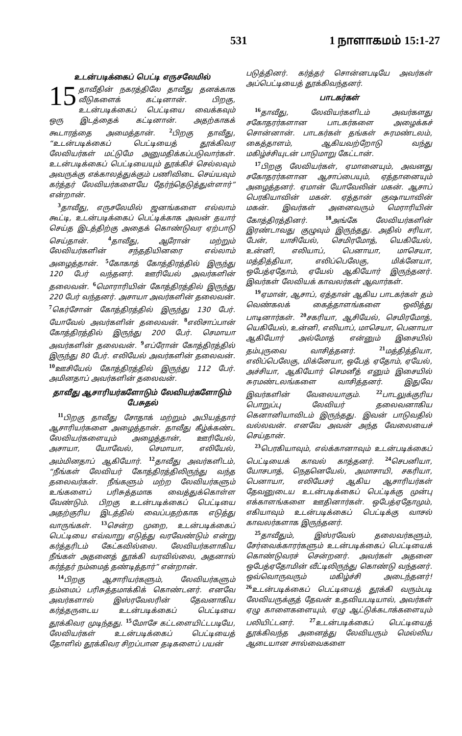531 1 நாளாகமம் 15:1-27
உடன்படிக்கைப் பெட்டி எருசலேமில்
15 தாவீதின் நகரத்திலே தாவீது தனக்காக வீடுகளைக் கட்டினான். பிறகு, உடன்படிக்கைப் பெட்டியை வைக்கவும் ஒரு இடத்தைக் கட்டினான். அதற்காகக் கூடாரத்தை அமைத்தான். <sup>2</sup>பிறகு தாவீது, “உடன்படிக்கைப் பெட்டியைத் தூக்கிவர லேவியர்கள் மட்டுமே அனுமதிக்கப்படுவார்கள். உடன்படிக்கைப் பெட்டியையும் தூக்கிச் செல்லவும் அவருக்கு எக்காலத்துக்கும் பணிவிடை செய்யவும் கர்த்தர் லேவியர்களையே தேர்ந்தெடுத்துள்ளார்” என்றான்.
<sup>3</sup> தாவீது, எருசலேமில் ஜனங்களை எல்லாம் கூட்டி, உடன்படிக்கைப் பெட்டிக்காக அவன் தயார் செய்த இடத்திற்கு அதைக் கொண்டுவர ஏற்பாடு செய்தான். <sup>4</sup>தாவீது, ஆரோன் மற்றும் லேவியர்களின் சந்ததியினரை எல்லாம் அழைத்தான். <sup>5</sup>கோகாத் கோத்திரத்தில் இருந்து 120 பேர் வந்தனர். ஊரியேல் அவர்களின் தலைவன். <sup>6</sup>மொராரியின் கோத்திரத்தில் இருந்து 220 பேர் வந்தனர். அசாயா அவர்களின் தலைவன். <sup>7</sup>கெர்சோன் கோத்திரத்தில் இருந்து 130 பேர். யோவேல் அவர்களின் தலைவன். <sup>8</sup>எலிசாப்பான் கோத்திரத்தில் இருந்து 200 பேர். செமாயா அவர்களின் தலைவன். <sup>9</sup>எப்ரோன் கோத்திரத்தில் இருந்து 80 பேர். எலியேல் அவர்களின் தலைவன். <sup>10</sup>ஊசியேல் கோத்திரத்தில் இருந்து 112 பேர். அமினதாப் அவர்களின் தலைவன்.
தாவீது ஆசாரியர்களோடும் லேவியர்களோடும் பேசுதல்
<sup>11</sup> பிறகு தாவீது சோதாக் மற்றும் அபியத்தார் ஆசாரியர்களை அழைத்தான். தாவீது கீழ்க்கண்ட லேவியர்களையும் அழைத்தான், ஊரியேல், அசாயா, யோவேல், செமாயா, எலியேல், அம்மினதாப் ஆகியோர். <sup>12</sup>தாவீது அவர்களிடம், “நீங்கள் லேவியர் கோத்திரத்திலிருந்து வந்த தலைவர்கள். நீங்களும் மற்ற லேவியர்களும் உங்களைப் பரிசுத்தமாக வைத்துக்கொள்ள வேண்டும். பிறகு உடன்படிக்கைப் பெட்டியை அதற்குரிய இடத்தில் வைப்பதற்காக எடுத்து வாருங்கள். <sup>13</sup>சென்ற முறை, உடன்படிக்கைப் பெட்டியை எவ்வாறு எடுத்து வரவேண்டும் என்று கர்த்தரிடம் கேட்கவில்லை. லேவியர்களாகிய நீங்கள் அதனைத் தூக்கி வரவில்லை, அதனால் கர்த்தர் நம்மைத் தண்டித்தார்” என்றான்.
<sup>14</sup> பிறகு ஆசாரியர்களும், லேவியர்களும் தம்மைப் பரிசுத்தமாக்கிக் கொண்டனர். எனவே அவர்களால் இஸ்ரவேலரின் தேவனாகிய கர்த்தருடைய உடன்படிக்கைப் பெட்டியை தூக்கிவர முடிந்தது. <sup>15</sup>மோசே கட்டளையிட்டபடியே, லேவியர்கள் உடன்படிக்கைப் பெட்டியைத் தோளில் தூக்கிவர சிறப்பான தடிகளைப் பயன்
படுத்தினர். கர்த்தர் சொன்னபடியே அவர்கள் அப்பெட்டியைத் தூக்கிவந்தனர்.
பாடகர்கள்
<sup>16</sup> தாவீது, லேவியர்களிடம் அவர்களது சகோதரர்களான பாடகர்களை அழைக்கச் சொன்னான். பாடகர்கள் தங்கள் சுரமண்டலம், கைத்தாளம், ஆகியவற்றோடு வந்து மகிழ்ச்சியுடன் பாடுமாறு கேட்டான்.
<sup>17</sup> பிறகு லேவியர்கள், ஏமானையும், அவனது சகோதரர்களான ஆசாப்பையும், ஏத்தானையும் அழைத்தனர். ஏமான் யோவேலின் மகன். ஆசாப் பெரகியாவின் மகன். ஏத்தான் குஷாயாவின் மகன். இவர்கள் அனைவரும் மெராரியின் கோத்திரத்தினர். <sup>18</sup>அங்கே லேவியர்களின் இரண்டாவது குழுவும் இருந்தது. அதில் சரியா, பேன், யாசியேல், செமிரமோத், யெகியேல், உன்னி, எலியாப், பெனாயா, மாசெயா, மத்தித்தியா, எலிப்பெலேகு, மிக்னேயா, ஒபேத்ஏதோம், ஏயேல் ஆகியோர் இருந்தனர். இவர்கள் லேவியக் காவலர்கள் ஆவார்கள்.
<sup>19</sup> ஏமான், ஆசாப், ஏத்தான் ஆகிய பாடகர்கள் தம் வெண்கலக் கைத்தாளங்களை ஒலித்து பாடினார்கள். <sup>20</sup>சகரியா, ஆசியேல், செமிரமோத், யெகியேல், உன்னி, எலியாப், மாசெயா, பெனாயா ஆகியோர் அல்மோத் என்னும் இசையில் தம்புருவை வாசித்தனர். <sup>21</sup>மத்தித்தியா, எலிப்பெலேகு, மிக்னேயா, ஒபேத் ஏதோம், ஏயேல், அச்சியா, ஆகியோர் செமனீத் எனும் இசையில் சுரமண்டலங்களை வாசித்தனர். இதுவே இவர்களின் வேலையாகும். <sup>22</sup>பாடலுக்குரிய பொறுப்பு லேவியர் தலைவனாகிய கெனானியாவிடம் இருந்தது. இவன் பாடுவதில் வல்லவன். எனவே அவன் அந்த வேலையைச் செய்தான்.
<sup>23</sup> பெரகியாவும், எல்க்கானாவும் உடன்படிக்கைப் பெட்டியைக் காவல் காத்தனர். <sup>24</sup>செபனியா, யோசபாத், நெதனெயேல், அமாசாயி, சகரியா, பெனாயா, எலியேசர் ஆகிய ஆசாரியர்கள் தேவனுடைய உடன்படிக்கைப் பெட்டிக்கு முன்பு எக்காளங்களை ஊதினார்கள். ஒபேத்ஏதோமும், எகியாவும் உடன்படிக்கைப் பெட்டிக்கு வாசல் காவலர்களாக இருந்தனர்.
<sup>25</sup> தாவீதும், இஸ்ரவேல் தலைவர்களும், சேர்வைக்காரர்களும் உடன்படிக்கைப் பெட்டியைக் கொண்டுவரச் சென்றனர். அவர்கள் அதனை ஒபேத்ஏதோமின் வீட்டிலிருந்து கொண்டு வந்தனர். ஒவ்வொருவரும் மகிழ்ச்சி அடைந்தனர்! <sup>26</sup>உடன்படிக்கைப் பெட்டியைத் தூக்கி வரும்படி லேவியருக்குத் தேவன் உதவியபடியால், அவர்கள் ஏழு காளைகளையும், ஏழு ஆட்டுக்கடாக்களையும் பலியிட்டனர். <sup>27</sup>உடன்படிக்கைப் பெட்டியைத் தூக்கிவந்த அனைத்து லேவியரும் மெல்லிய ஆடையான சால்வைகளை